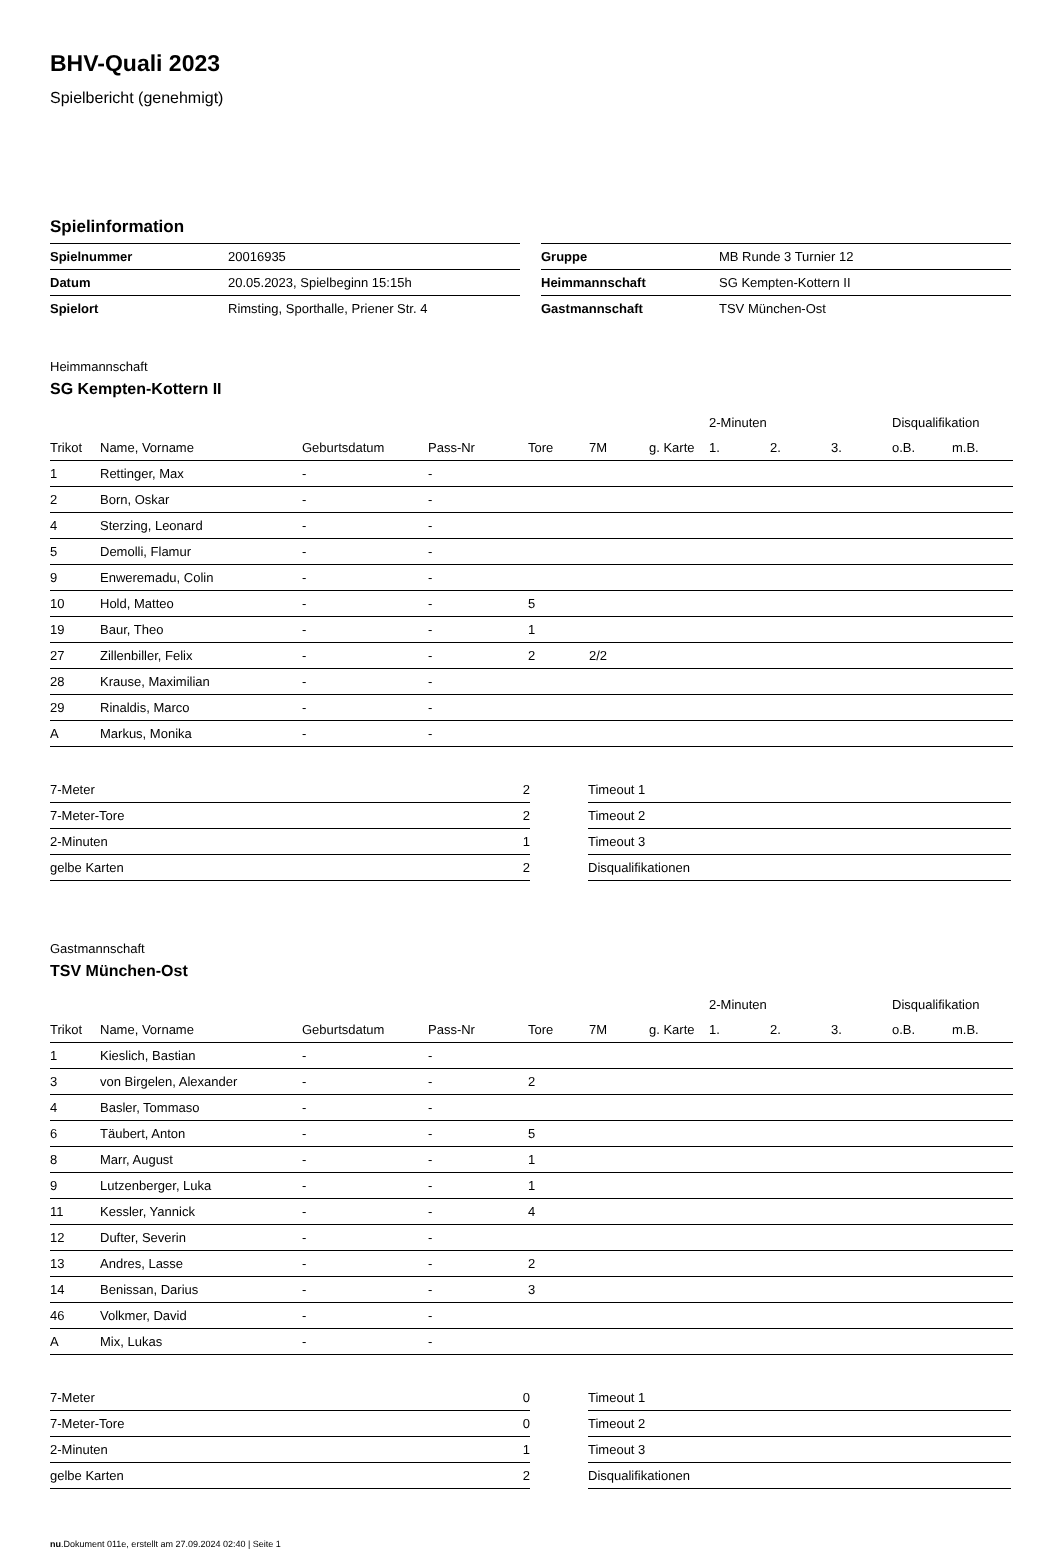BHV-Quali 2023
Spielbericht (genehmigt)
Spielinformation
| Spielnummer | 20016935 |
| Datum | 20.05.2023, Spielbeginn 15:15h |
| Spielort | Rimsting, Sporthalle, Priener Str. 4 |
| Gruppe | MB Runde 3 Turnier 12 |
| Heimmannschaft | SG Kempten-Kottern II |
| Gastmannschaft | TSV München-Ost |
Heimmannschaft
SG Kempten-Kottern II
| | | | | | | | 2-Minuten | | | Disqualifikation | |
| --- | --- | --- | --- | --- | --- | --- | --- | --- | --- | --- | --- |
| Trikot | Name, Vorname | Geburtsdatum | Pass-Nr | Tore | 7M | g. Karte | 1. | 2. | 3. | o.B. | m.B. |
| 1 | Rettinger, Max | - | - | | | | | | | | |
| 2 | Born, Oskar | - | - | | | | | | | | |
| 4 | Sterzing, Leonard | - | - | | | | | | | | |
| 5 | Demolli, Flamur | - | - | | | | | | | | |
| 9 | Enweremadu, Colin | - | - | | | | | | | | |
| 10 | Hold, Matteo | - | - | 5 | | | | | | | |
| 19 | Baur, Theo | - | - | 1 | | | | | | | |
| 27 | Zillenbiller, Felix | - | - | 2 | 2/2 | | | | | | |
| 28 | Krause, Maximilian | - | - | | | | | | | | |
| 29 | Rinaldis, Marco | - | - | | | | | | | | |
| A | Markus, Monika | - | - | | | | | | | | |
| 7-Meter | 2 |
| 7-Meter-Tore | 2 |
| 2-Minuten | 1 |
| gelbe Karten | 2 |
| Timeout 1 |
| Timeout 2 |
| Timeout 3 |
| Disqualifikationen |
Gastmannschaft
TSV München-Ost
| | | | | | | | 2-Minuten | | | Disqualifikation | |
| --- | --- | --- | --- | --- | --- | --- | --- | --- | --- | --- | --- |
| Trikot | Name, Vorname | Geburtsdatum | Pass-Nr | Tore | 7M | g. Karte | 1. | 2. | 3. | o.B. | m.B. |
| 1 | Kieslich, Bastian | - | - | | | | | | | | |
| 3 | von Birgelen, Alexander | - | - | 2 | | | | | | | |
| 4 | Basler, Tommaso | - | - | | | | | | | | |
| 6 | Täubert, Anton | - | - | 5 | | | | | | | |
| 8 | Marr, August | - | - | 1 | | | | | | | |
| 9 | Lutzenberger, Luka | - | - | 1 | | | | | | | |
| 11 | Kessler, Yannick | - | - | 4 | | | | | | | |
| 12 | Dufter, Severin | - | - | | | | | | | | |
| 13 | Andres, Lasse | - | - | 2 | | | | | | | |
| 14 | Benissan, Darius | - | - | 3 | | | | | | | |
| 46 | Volkmer, David | - | - | | | | | | | | |
| A | Mix, Lukas | - | - | | | | | | | | |
| 7-Meter | 0 |
| 7-Meter-Tore | 0 |
| 2-Minuten | 1 |
| gelbe Karten | 2 |
| Timeout 1 |
| Timeout 2 |
| Timeout 3 |
| Disqualifikationen |
nu.Dokument 011e, erstellt am 27.09.2024 02:40 | Seite 1